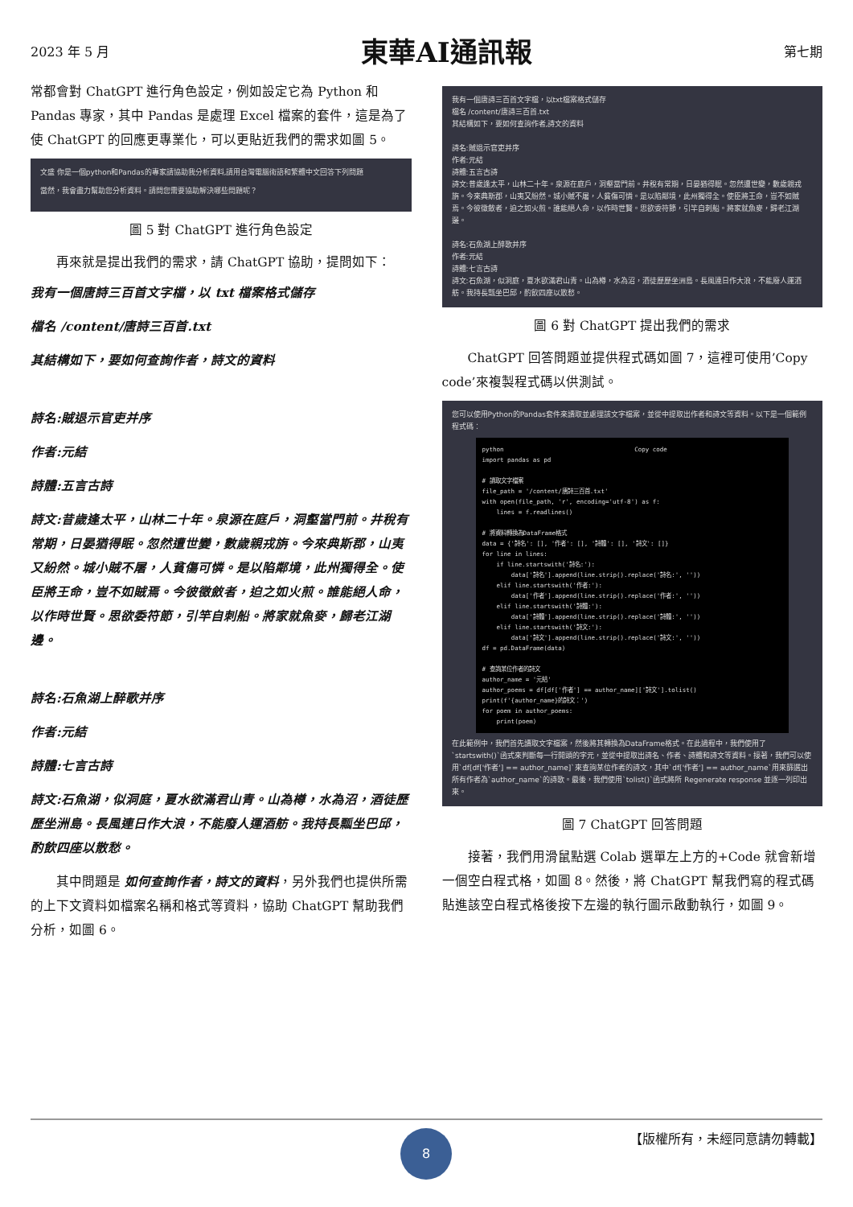2023 年 5 月 東華AI通訊報 第七期
常都會對 ChatGPT 進行角色設定，例如設定它為 Python 和 Pandas 專家，其中 Pandas 是處理 Excel 檔案的套件，這是為了使 ChatGPT 的回應更專業化，可以更貼近我們的需求如圖 5。
文盛 你是一個python和Pandas的專家請協助我分析資料,請用台灣電腦術語和繁體中文回答下列問題
當然，我會盡力幫助您分析資料。請問您需要協助解決哪些問題呢？
圖 5 對 ChatGPT 進行角色設定
　　再來就是提出我們的需求，請 ChatGPT 協助，提問如下：
我有一個唐詩三百首文字檔，以 txt 檔案格式儲存
檔名 /content/唐詩三百首.txt
其結構如下，要如何查詢作者，詩文的資料
詩名:賊退示官吏并序
作者:元結
詩體:五言古詩
詩文:昔歲逢太平，山林二十年。泉源在庭戶，洞壑當門前。井稅有常期，日晏猶得眠。忽然遭世變，數歲親戎旃。今來典斯郡，山夷又紛然。城小賊不屠，人貧傷可憐。是以陷鄰境，此州獨得全。使臣將王命，豈不如賊焉。今彼徵斂者，迫之如火煎。誰能絕人命，以作時世賢。思欲委符節，引竿自刺船。將家就魚麥，歸老江湖邊。
詩名:石魚湖上醉歌并序
作者:元結
詩體:七言古詩
詩文:石魚湖，似洞庭，夏水欲滿君山青。山為樽，水為沼，酒徒歷歷坐洲島。長風連日作大浪，不能廢人運酒舫。我持長瓢坐巴邱，酌飲四座以散愁。
　　其中問題是 如何查詢作者，詩文的資料，另外我們也提供所需的上下文資料如檔案名稱和格式等資料，協助 ChatGPT 幫助我們分析，如圖 6。
我有一個唐詩三百首文字檔，以txt檔案格式儲存
檔名 /content/唐詩三百首.txt
其結構如下，要如何查詢作者,詩文的資料
詩名:賊退示官吏并序
作者:元結
詩體:五言古詩
詩文:昔歲逢太平，山林二十年。泉源在庭戶，洞壑當門前。井稅有常期，日晏猶得眠。忽然遭世變，數歲親戎旃。今來典斯郡，山夷又紛然。城小賊不屠，人貧傷可憐。是以陷鄰境，此州獨得全。使臣將王命，豈不如賊焉。今彼徵斂者，迫之如火煎。誰能絕人命，以作時世賢。思欲委符節，引竿自刺船。將家就魚麥，歸老江湖邊。
詩名:石魚湖上醉歌并序
作者:元結
詩體:七言古詩
詩文:石魚湖，似洞庭，夏水欲滿君山青。山為樽，水為沼，酒徒歷歷坐洲島。長風連日作大浪，不能廢人運酒舫。我持長瓢坐巴邱，酌飲四座以散愁。
圖 6 對 ChatGPT 提出我們的需求
　　ChatGPT 回答問題並提供程式碼如圖 7，這裡可使用’Copy code’來複製程式碼以供測試。
您可以使用Python的Pandas套件來讀取並處理該文字檔案，並從中提取出作者和詩文等資料。以下是一個範例程式碼：
python                                    Copy code
import pandas as pd

# 讀取文字檔案
file_path = '/content/唐詩三百首.txt'
with open(file_path, 'r', encoding='utf-8') as f:
    lines = f.readlines()

# 將資料轉換為DataFrame格式
data = {'詩名': [], '作者': [], '詩體': [], '詩文': []}
for line in lines:
    if line.startswith('詩名:'):
        data['詩名'].append(line.strip().replace('詩名:', ''))
    elif line.startswith('作者:'):
        data['作者'].append(line.strip().replace('作者:', ''))
    elif line.startswith('詩體:'):
        data['詩體'].append(line.strip().replace('詩體:', ''))
    elif line.startswith('詩文:'):
        data['詩文'].append(line.strip().replace('詩文:', ''))
df = pd.DataFrame(data)

# 查詢某位作者的詩文
author_name = '元結'
author_poems = df[df['作者'] == author_name]['詩文'].tolist()
print(f'{author_name}的詩文：')
for poem in author_poems:
    print(poem)
在此範例中，我們首先讀取文字檔案，然後將其轉換為DataFrame格式。在此過程中，我們使用了`startswith()`函式來判斷每一行開頭的字元，並從中提取出詩名、作者、詩體和詩文等資料。接著，我們可以使用`df[df['作者'] == author_name]`來查詢某位作者的詩文，其中`df['作者'] == author_name`用來篩選出所有作者為`author_name`的詩歌。最後，我們使用`tolist()`函式將所 Regenerate response 並逐一列印出來。
圖 7 ChatGPT 回答問題
　　接著，我們用滑鼠點選 Colab 選單左上方的+Code 就會新增一個空白程式格，如圖 8。然後，將 ChatGPT 幫我們寫的程式碼貼進該空白程式格後按下左邊的執行圖示啟動執行，如圖 9。
8
【版權所有，未經同意請勿轉載】